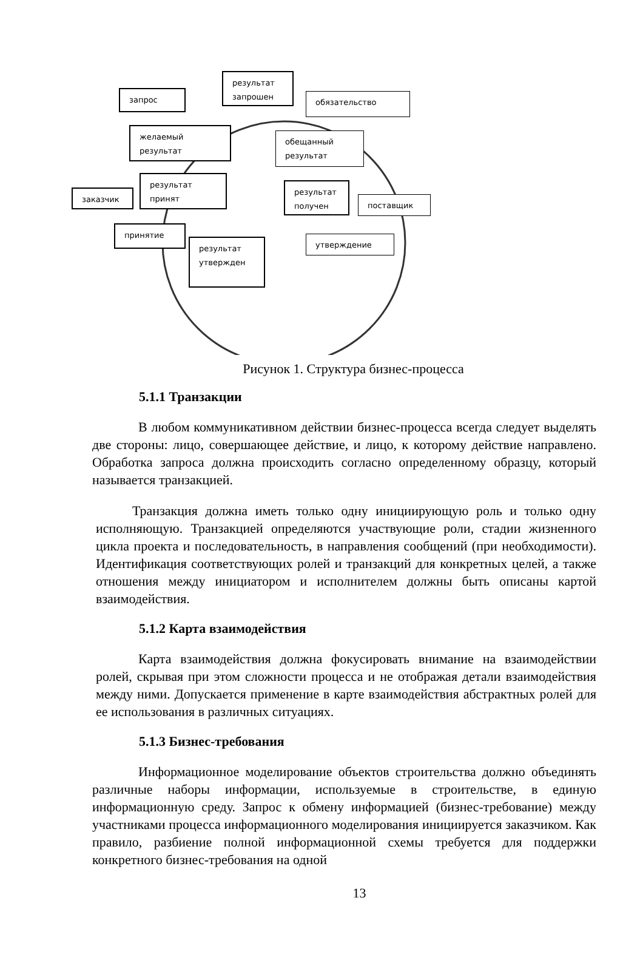запрос
результат
запрошен
обязательство
желаемый
результат
обещанный
результат
результат
принят
заказчик
результат
получен
поставщик
принятие
результат
утвержден
утверждение
Рисунок 1. Структура бизнес-процесса
5.1.1 Транзакции
В любом коммуникативном действии бизнес-процесса всегда следует выделять две стороны: лицо, совершающее действие, и лицо, к которому действие направлено. Обработка запроса должна происходить согласно определенному образцу, который называется транзакцией.
Транзакция должна иметь только одну инициирующую роль и только одну исполняющую. Транзакцией определяются участвующие роли, стадии жизненного цикла проекта и последовательность, в направления сообщений (при необходимости). Идентификация соответствующих ролей и транзакций для конкретных целей, а также отношения между инициатором и исполнителем должны быть описаны картой взаимодействия.
5.1.2 Карта взаимодействия
Карта взаимодействия должна фокусировать внимание на взаимодействии ролей, скрывая при этом сложности процесса и не отображая детали взаимодействия между ними. Допускается применение в карте взаимодействия абстрактных ролей для ее использования в различных ситуациях.
5.1.3 Бизнес-требования
Информационное моделирование объектов строительства должно объединять различные наборы информации, используемые в строительстве, в единую информационную среду. Запрос к обмену информацией (бизнес-требование) между участниками процесса информационного моделирования инициируется заказчиком. Как правило, разбиение полной информационной схемы требуется для поддержки конкретного бизнес-требования на одной
13